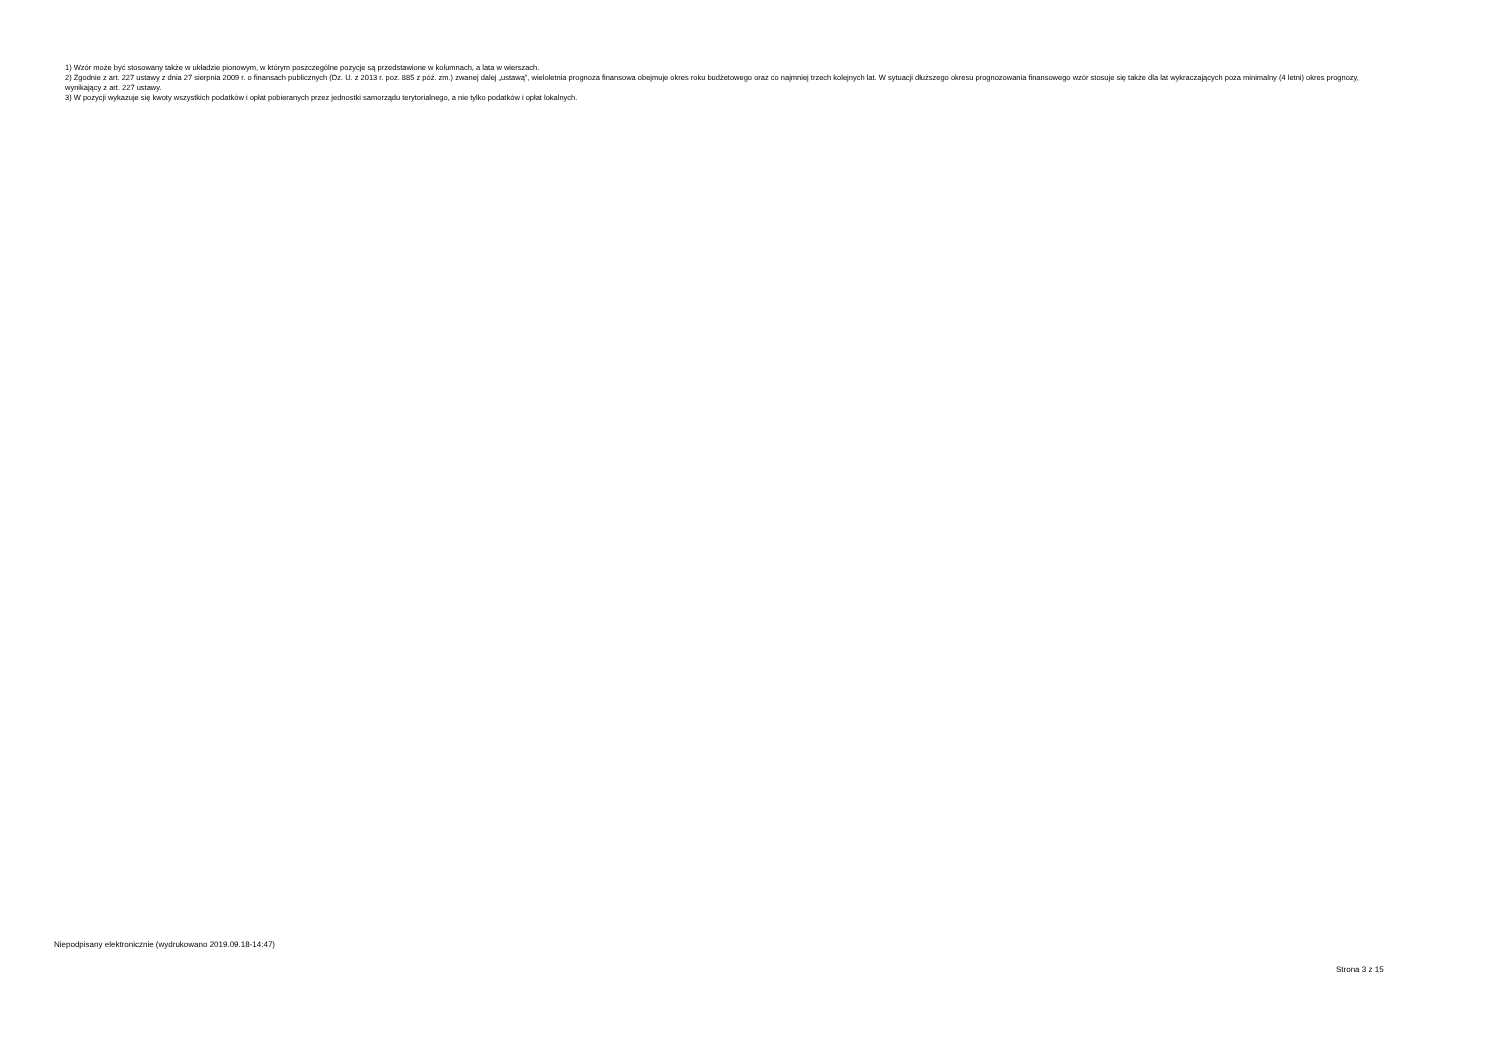1) Wzór może być stosowany także w układzie pionowym, w którym poszczególne pozycje są przedstawione w kolumnach, a lata w wierszach.
2) Zgodnie z art. 227 ustawy z dnia 27 sierpnia 2009 r. o finansach publicznych (Dz. U. z 2013 r. poz. 885 z póź. zm.) zwanej dalej „ustawą”, wieloletnia prognoza finansowa obejmuje okres roku budżetowego oraz co najmniej trzech kolejnych lat. W sytuacji dłuższego okresu prognozowania finansowego wzór stosuje się także dla lat wykraczających poza minimalny (4 letni) okres prognozy, wynikający z art. 227 ustawy.
3) W pozycji wykazuje się kwoty wszystkich podatków i opłat pobieranych przez jednostki samorządu terytorialnego, a nie tylko podatków i opłat lokalnych.
Niepodpisany elektronicznie (wydrukowano 2019.09.18-14:47)
Strona 3 z 15